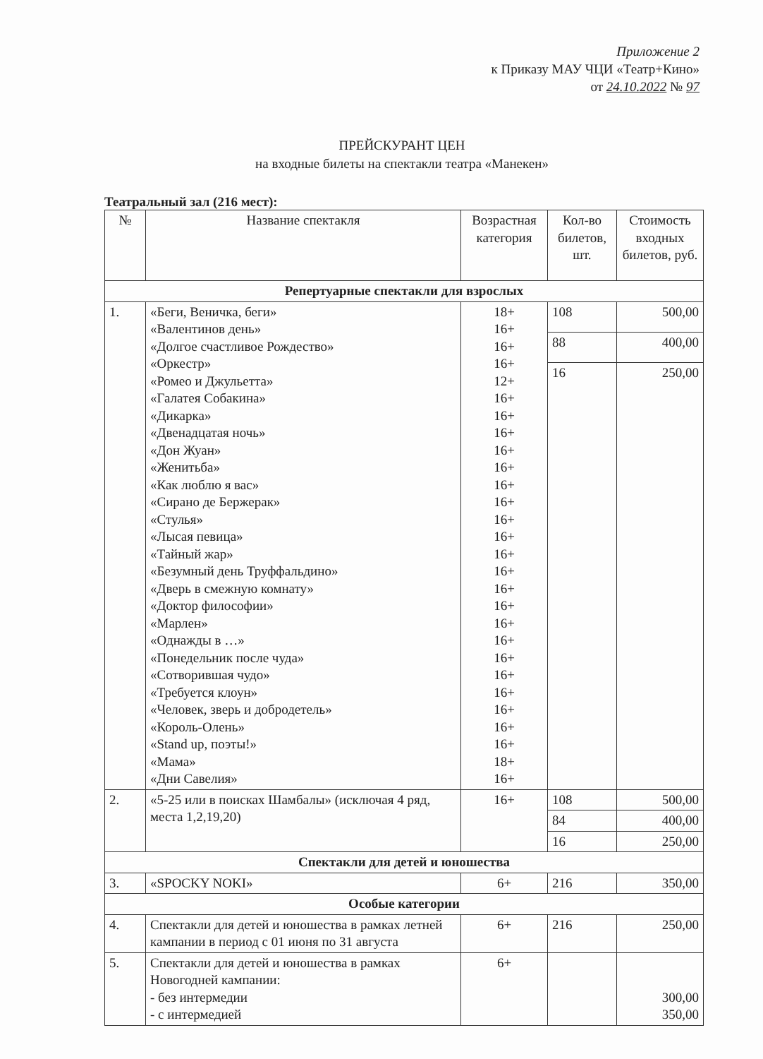Приложение 2
к Приказу МАУ ЧЦИ «Театр+Кино»
от 24.10.2022 № 97
ПРЕЙСКУРАНТ ЦЕН
на входные билеты на спектакли театра «Манекен»
Театральный зал (216 мест):
| № | Название спектакля | Возрастная категория | Кол-во билетов, шт. | Стоимость входных билетов, руб. |
| --- | --- | --- | --- | --- |
| Репертуарные спектакли для взрослых | | | | |
| 1. | «Беги, Веничка, беги» «Валентинов день» «Долгое счастливое Рождество» «Оркестр» «Ромео и Джульетта» «Галатея Собакина» «Дикарка» «Двенадцатая ночь» «Дон Жуан» «Женитьба» «Как люблю я вас» «Сирано де Бержерак» «Стулья» «Лысая певица» «Тайный жар» «Безумный день Труффальдино» «Дверь в смежную комнату» «Доктор философии» «Марлен» «Однажды в …» «Понедельник после чуда» «Сотворившая чудо» «Требуется клоун» «Человек, зверь и добродетель» «Король-Олень» «Stand up, поэты!» «Мама» «Дни Савелия» | 18+ 16+ 16+ 16+ 12+ 16+ 16+ 16+ 16+ 16+ 16+ 16+ 16+ 16+ 16+ 16+ 16+ 16+ 16+ 16+ 16+ 16+ 16+ 16+ 16+ 16+ 18+ 16+ | 108 | 500,00 |
| | | | 88 | 400,00 |
| | | | 16 | 250,00 |
| 2. | «5-25 или в поисках Шамбалы» (исключая 4 ряд, места 1,2,19,20) | 16+ | 108 | 500,00 |
| | | | 84 | 400,00 |
| | | | 16 | 250,00 |
| Спектакли для детей и юношества | | | | |
| 3. | «SPOCKY NOKI» | 6+ | 216 | 350,00 |
| Особые категории | | | | |
| 4. | Спектакли для детей и юношества в рамках летней кампании в период с 01 июня по 31 августа | 6+ | 216 | 250,00 |
| 5. | Спектакли для детей и юношества в рамках Новогодней кампании: - без интермедии - с интермедией | 6+ | | 300,00 350,00 |